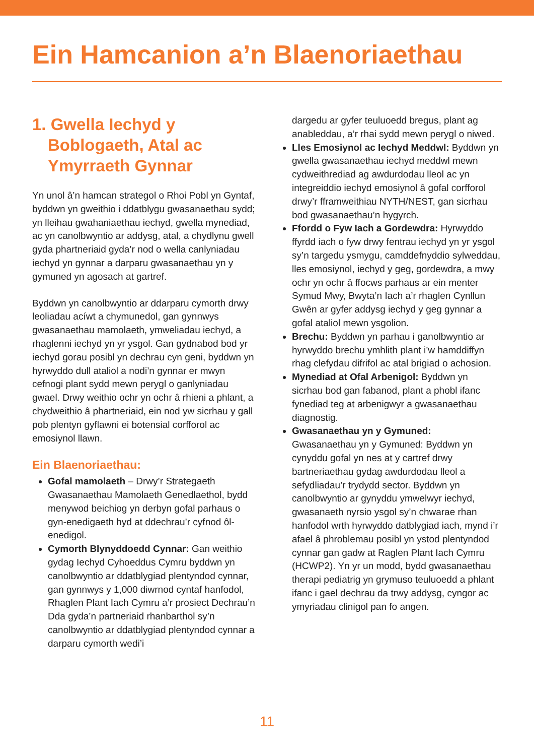Ein Hamcanion a’n Blaenoriaethau
1. Gwella Iechyd y Boblogaeth, Atal ac Ymyrraeth Gynnar
Yn unol â’n hamcan strategol o Rhoi Pobl yn Gyntaf, byddwn yn gweithio i ddatblygu gwasanaethau sydd; yn lleihau gwahaniaethau iechyd, gwella mynediad, ac yn canolbwyntio ar addysg, atal, a chydlynu gwell gyda phartneriaid gyda’r nod o wella canlyniadau iechyd yn gynnar a darparu gwasanaethau yn y gymuned yn agosach at gartref.
Byddwn yn canolbwyntio ar ddarparu cymorth drwy leoliadau acíwt a chymunedol, gan gynnwys gwasanaethau mamolaeth, ymweliadau iechyd, a rhaglenni iechyd yn yr ysgol. Gan gydnabod bod yr iechyd gorau posibl yn dechrau cyn geni, byddwn yn hyrwyddo dull ataliol a nodi’n gynnar er mwyn cefnogi plant sydd mewn perygl o ganlyniadau gwael. Drwy weithio ochr yn ochr â rhieni a phlant, a chydweithio â phartneriaid, ein nod yw sicrhau y gall pob plentyn gyflawni ei botensial corfforol ac emosiynol llawn.
Ein Blaenoriaethau:
Gofal mamolaeth – Drwy’r Strategaeth Gwasanaethau Mamolaeth Genedlaethol, bydd menywod beichiog yn derbyn gofal parhaus o gyn-enedigaeth hyd at ddechrau’r cyfnod ôl-enedigol.
Cymorth Blynyddoedd Cynnar: Gan weithio gydag Iechyd Cyhoeddus Cymru byddwn yn canolbwyntio ar ddatblygiad plentyndod cynnar, gan gynnwys y 1,000 diwrnod cyntaf hanfodol, Rhaglen Plant Iach Cymru a’r prosiect Dechrau’n Dda gyda’n partneriaid rhanbarthol sy’n canolbwyntio ar ddatblygiad plentyndod cynnar a darparu cymorth wedi’i
dargedu ar gyfer teuluoedd bregus, plant ag anableddau, a’r rhai sydd mewn perygl o niwed.
Lles Emosiynol ac Iechyd Meddwl: Byddwn yn gwella gwasanaethau iechyd meddwl mewn cydweithrediad ag awdurdodau lleol ac yn integreiddio iechyd emosiynol â gofal corfforol drwy’r fframweithiau NYTH/NEST, gan sicrhau bod gwasanaethau’n hygyrch.
Ffordd o Fyw Iach a Gordewdra: Hyrwyddo ffyrdd iach o fyw drwy fentrau iechyd yn yr ysgol sy’n targedu ysmygu, camddefnyddio sylweddau, lles emosiynol, iechyd y geg, gordewdra, a mwy ochr yn ochr â ffocws parhaus ar ein menter Symud Mwy, Bwyta’n Iach a’r rhaglen Cynllun Gwên ar gyfer addysg iechyd y geg gynnar a gofal ataliol mewn ysgolion.
Brechu: Byddwn yn parhau i ganolbwyntio ar hyrwyddo brechu ymhlith plant i’w hamddiffyn rhag clefydau difrifol ac atal brigiad o achosion.
Mynediad at Ofal Arbenigol: Byddwn yn sicrhau bod gan fabanod, plant a phobl ifanc fynediad teg at arbenigwyr a gwasanaethau diagnostig.
Gwasanaethau yn y Gymuned:
Gwasanaethau yn y Gymuned: Byddwn yn cynyddu gofal yn nes at y cartref drwy bartneriaethau gydag awdurdodau lleol a sefydliadau’r trydydd sector. Byddwn yn canolbwyntio ar gynyddu ymwelwyr iechyd, gwasanaeth nyrsio ysgol sy’n chwarae rhan hanfodol wrth hyrwyddo datblygiad iach, mynd i’r afael â phroblemau posibl yn ystod plentyndod cynnar gan gadw at Raglen Plant Iach Cymru (HCWP2). Yn yr un modd, bydd gwasanaethau therapi pediatrig yn grymuso teuluoedd a phlant ifanc i gael dechrau da trwy addysg, cyngor ac ymyriadau clinigol pan fo angen.
11